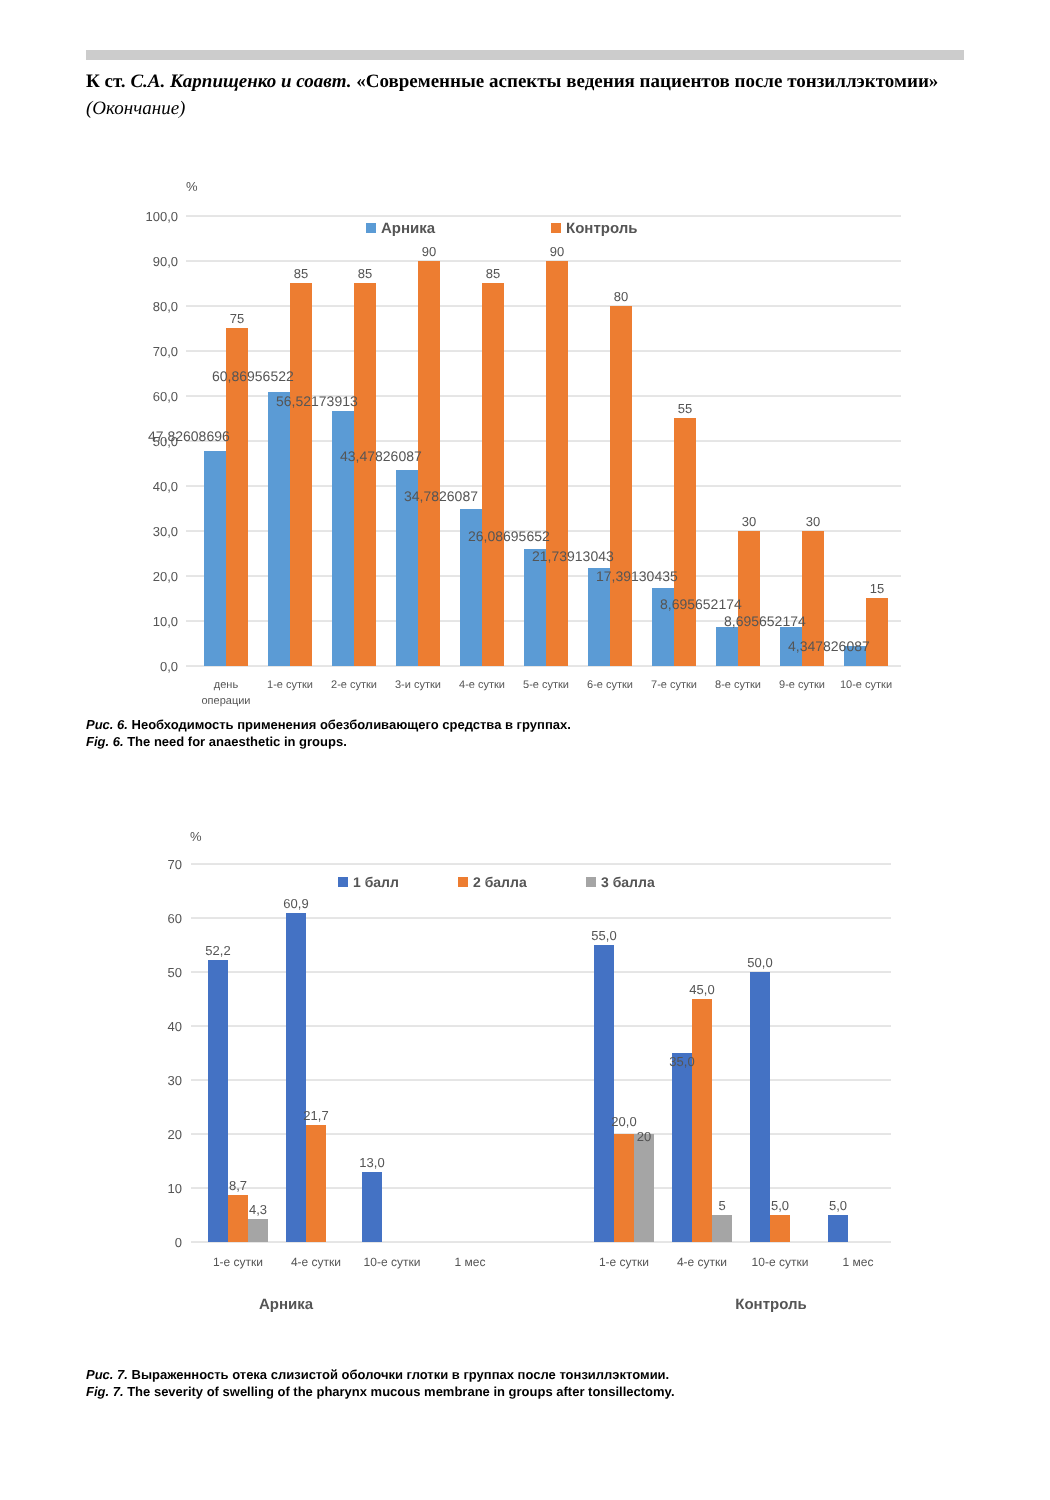К ст. С.А. Карпищенко и соавт. «Современные аспекты ведения пациентов после тонзиллэктомии» (Окончание)
%
100,0
90,0
80,0
70,0
60,0
50,0
40,0
30,0
20,0
10,0
0,0
Арника
Контроль
75
85
85
90
85
90
80
55
30
30
15
47,82608696
60,86956522
56,52173913
43,47826087
34,7826087
26,08695652
21,73913043
17,39130435
8,695652174
8,695652174
4,347826087
день
операции
1-е сутки
2-е сутки
3-и сутки
4-е сутки
5-е сутки
6-е сутки
7-е сутки
8-е сутки
9-е сутки
10-е сутки
Рис. 6. Необходимость применения обезболивающего средства в группах.
Fig. 6. The need for anaesthetic in groups.
%
70
60
50
40
30
20
10
0
1 балл
2 балла
3 балла
52,2
60,9
13,0
55,0
35,0
50,0
5,0
8,7
21,7
20,0
45,0
5,0
4,3
20
5
1-е сутки
4-е сутки
10-е сутки
1 мес
1-е сутки
4-е сутки
10-е сутки
1 мес
Арника
Контроль
Рис. 7. Выраженность отека слизистой оболочки глотки в группах после тонзиллэктомии.
Fig. 7. The severity of swelling of the pharynx mucous membrane in groups after tonsillectomy.